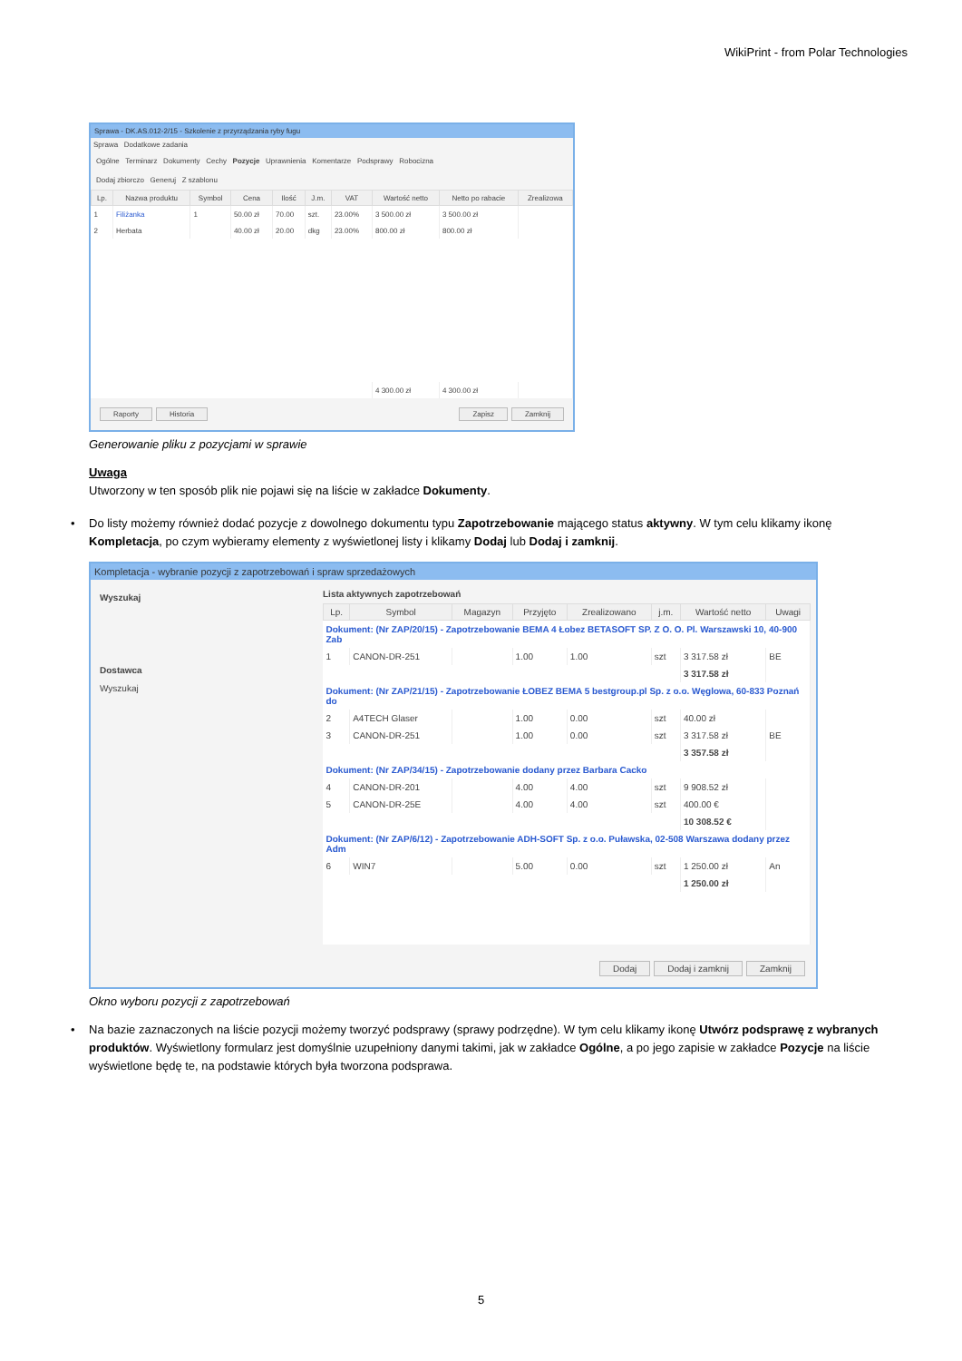WikiPrint - from Polar Technologies
Sprawa - DK.AS.012-2/15 - Szkolenie z przyrządzania ryby fugu
Sprawa Dodatkowe zadania
Ogólne Terminarz Dokumenty Cechy Pozycje Uprawnienia Komentarze Podsprawy Robocizna
Dodaj zbiorczo Generuj Z szablonu
| Lp. | Nazwa produktu | Symbol | Cena | Ilość | J.m. | VAT | Wartość netto | Netto po rabacie | Zrealizowa |
| --- | --- | --- | --- | --- | --- | --- | --- | --- | --- |
| 1 | Filiżanka | 1 | 50.00 zł | 70.00 | szt. | 23.00% | 3 500.00 zł | 3 500.00 zł | |
| 2 | Herbata | | 40.00 zł | 20.00 | dkg | 23.00% | 800.00 zł | 800.00 zł | |
| | | | | | | | 4 300.00 zł | 4 300.00 zł | |
Raporty Historia Zapisz Zamknij
Generowanie pliku z pozycjami w sprawie
Uwaga
Utworzony w ten sposób plik nie pojawi się na liście w zakładce Dokumenty.
• Do listy możemy również dodać pozycje z dowolnego dokumentu typu Zapotrzebowanie mającego status aktywny. W tym celu klikamy ikonę Kompletacja, po czym wybieramy elementy z wyświetlonej listy i klikamy Dodaj lub Dodaj i zamknij.
Kompletacja - wybranie pozycji z zapotrzebowań i spraw sprzedażowych
Wyszukaj
Dostawca
Wyszukaj
Lista aktywnych zapotrzebowań
| Lp. | Symbol | Magazyn | Przyjęto | Zrealizowano | j.m. | Wartość netto | Uwagi |
| --- | --- | --- | --- | --- | --- | --- | --- |
| Dokument: (Nr ZAP/20/15) - Zapotrzebowanie BEMA 4 Łobez BETASOFT SP. Z O. O. Pl. Warszawski 10, 40-900 Zab | | | | | | | |
| 1 | CANON-DR-251 | | 1.00 | 1.00 | szt | 3 317.58 zł | BE |
| | | | | | | 3 317.58 zł | |
| Dokument: (Nr ZAP/21/15) - Zapotrzebowanie ŁOBEZ BEMA 5 bestgroup.pl Sp. z o.o. Węglowa, 60-833 Poznań do | | | | | | | |
| 2 | A4TECH Glaser | | 1.00 | 0.00 | szt | 40.00 zł | |
| 3 | CANON-DR-251 | | 1.00 | 0.00 | szt | 3 317.58 zł | BE |
| | | | | | | 3 357.58 zł | |
| Dokument: (Nr ZAP/34/15) - Zapotrzebowanie dodany przez Barbara Cacko | | | | | | | |
| 4 | CANON-DR-201 | | 4.00 | 4.00 | szt | 9 908.52 zł | |
| 5 | CANON-DR-25E | | 4.00 | 4.00 | szt | 400.00 € | |
| | | | | | | 10 308.52 € | |
| Dokument: (Nr ZAP/6/12) - Zapotrzebowanie ADH-SOFT Sp. z o.o. Puławska, 02-508 Warszawa dodany przez Adm | | | | | | | |
| 6 | WIN7 | | 5.00 | 0.00 | szt | 1 250.00 zł | An |
| | | | | | | 1 250.00 zł | |
Dodaj Dodaj i zamknij Zamknij
Okno wyboru pozycji z zapotrzebowań
• Na bazie zaznaczonych na liście pozycji możemy tworzyć podsprawy (sprawy podrzędne). W tym celu klikamy ikonę Utwórz podsprawę z wybranych produktów. Wyświetlony formularz jest domyślnie uzupełniony danymi takimi, jak w zakładce Ogólne, a po jego zapisie w zakładce Pozycje na liście wyświetlone będę te, na podstawie których była tworzona podsprawa.
5